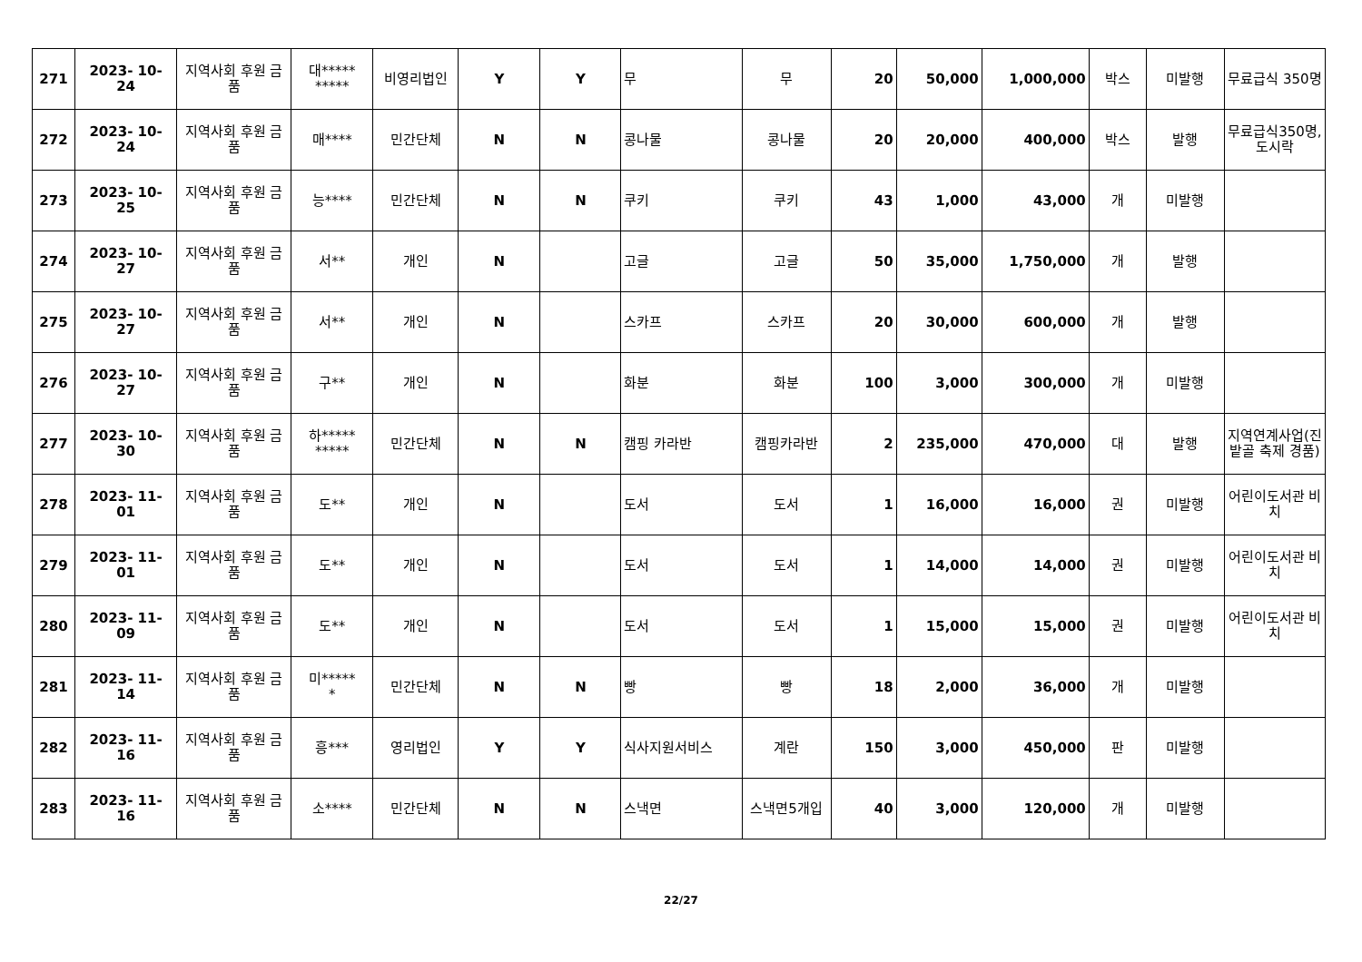| 271 | 2023- 10- 24 | 지역사회 후원 금품 | 대***** ***** | 비영리법인 | Y | Y | 무 | 무 | 20 | 50,000 | 1,000,000 | 박스 | 미발행 | 무료급식 350명 |
| 272 | 2023- 10- 24 | 지역사회 후원 금품 | 매**** | 민간단체 | N | N | 콩나물 | 콩나물 | 20 | 20,000 | 400,000 | 박스 | 발행 | 무료급식350명, 도시락 |
| 273 | 2023- 10- 25 | 지역사회 후원 금품 | 능**** | 민간단체 | N | N | 쿠키 | 쿠키 | 43 | 1,000 | 43,000 | 개 | 미발행 | |
| 274 | 2023- 10- 27 | 지역사회 후원 금품 | 서** | 개인 | N | | 고글 | 고글 | 50 | 35,000 | 1,750,000 | 개 | 발행 | |
| 275 | 2023- 10- 27 | 지역사회 후원 금품 | 서** | 개인 | N | | 스카프 | 스카프 | 20 | 30,000 | 600,000 | 개 | 발행 | |
| 276 | 2023- 10- 27 | 지역사회 후원 금품 | 구** | 개인 | N | | 화분 | 화분 | 100 | 3,000 | 300,000 | 개 | 미발행 | |
| 277 | 2023- 10- 30 | 지역사회 후원 금품 | 하***** ***** | 민간단체 | N | N | 캠핑 카라반 | 캠핑카라반 | 2 | 235,000 | 470,000 | 대 | 발행 | 지역연계사업(진밭골 축제 경품) |
| 278 | 2023- 11- 01 | 지역사회 후원 금품 | 도** | 개인 | N | | 도서 | 도서 | 1 | 16,000 | 16,000 | 권 | 미발행 | 어린이도서관 비치 |
| 279 | 2023- 11- 01 | 지역사회 후원 금품 | 도** | 개인 | N | | 도서 | 도서 | 1 | 14,000 | 14,000 | 권 | 미발행 | 어린이도서관 비치 |
| 280 | 2023- 11- 09 | 지역사회 후원 금품 | 도** | 개인 | N | | 도서 | 도서 | 1 | 15,000 | 15,000 | 권 | 미발행 | 어린이도서관 비치 |
| 281 | 2023- 11- 14 | 지역사회 후원 금품 | 미***** * | 민간단체 | N | N | 빵 | 빵 | 18 | 2,000 | 36,000 | 개 | 미발행 | |
| 282 | 2023- 11- 16 | 지역사회 후원 금품 | 흥*** | 영리법인 | Y | Y | 식사지원서비스 | 계란 | 150 | 3,000 | 450,000 | 판 | 미발행 | |
| 283 | 2023- 11- 16 | 지역사회 후원 금품 | 소**** | 민간단체 | N | N | 스낵면 | 스낵면5개입 | 40 | 3,000 | 120,000 | 개 | 미발행 | |
22/27